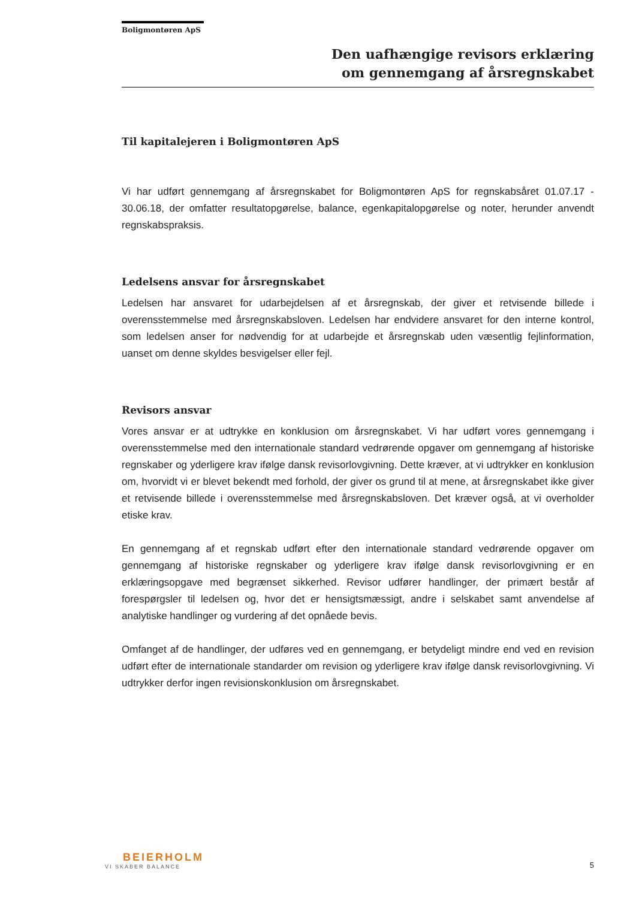Boligmontøren ApS
Den uafhængige revisors erklæring
om gennemgang af årsregnskabet
Til kapitalejeren i Boligmontøren ApS
Vi har udført gennemgang af årsregnskabet for Boligmontøren ApS for regnskabsåret 01.07.17 - 30.06.18, der omfatter resultatopgørelse, balance, egenkapitalopgørelse og noter, herunder anvendt regnskabspraksis.
Ledelsens ansvar for årsregnskabet
Ledelsen har ansvaret for udarbejdelsen af et årsregnskab, der giver et retvisende billede i overensstemmelse med årsregnskabsloven. Ledelsen har endvidere ansvaret for den interne kontrol, som ledelsen anser for nødvendig for at udarbejde et årsregnskab uden væsentlig fejlinformation, uanset om denne skyldes besvigelser eller fejl.
Revisors ansvar
Vores ansvar er at udtrykke en konklusion om årsregnskabet. Vi har udført vores gennemgang i overensstemmelse med den internationale standard vedrørende opgaver om gennemgang af historiske regnskaber og yderligere krav ifølge dansk revisorlovgivning. Dette kræver, at vi udtrykker en konklusion om, hvorvidt vi er blevet bekendt med forhold, der giver os grund til at mene, at årsregnskabet ikke giver et retvisende billede i overensstemmelse med årsregnskabsloven. Det kræver også, at vi overholder etiske krav.
En gennemgang af et regnskab udført efter den internationale standard vedrørende opgaver om gennemgang af historiske regnskaber og yderligere krav ifølge dansk revisorlovgivning er en erklæringsopgave med begrænset sikkerhed. Revisor udfører handlinger, der primært består af forespørgsler til ledelsen og, hvor det er hensigtsmæssigt, andre i selskabet samt anvendelse af analytiske handlinger og vurdering af det opnåede bevis.
Omfanget af de handlinger, der udføres ved en gennemgang, er betydeligt mindre end ved en revision udført efter de internationale standarder om revision og yderligere krav ifølge dansk revisorlovgivning. Vi udtrykker derfor ingen revisionskonklusion om årsregnskabet.
BEIERHOLM
VI SKABER BALANCE
5